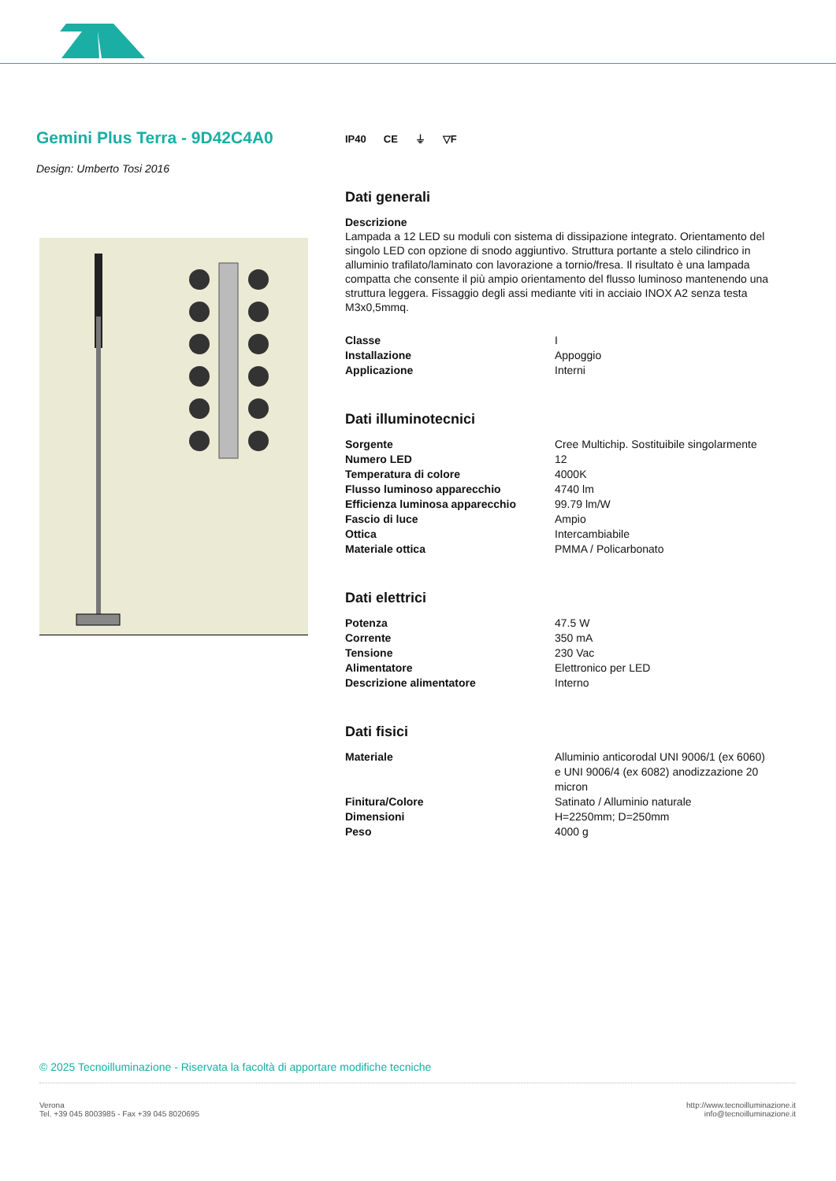Gemini Plus Terra - 9D42C4A0
Design: Umberto Tosi 2016
IP40 CE ⏚ ▽F
Dati generali
Descrizione
Lampada a 12 LED su moduli con sistema di dissipazione integrato. Orientamento del singolo LED con opzione di snodo aggiuntivo. Struttura portante a stelo cilindrico in alluminio trafilato/laminato con lavorazione a tornio/fresa. Il risultato è una lampada compatta che consente il più ampio orientamento del flusso luminoso mantenendo una struttura leggera. Fissaggio degli assi mediante viti in acciaio INOX A2 senza testa M3x0,5mmq.
| Classe | I |
| Installazione | Appoggio |
| Applicazione | Interni |
Dati illuminotecnici
| Sorgente | Cree Multichip. Sostituibile singolarmente |
| Numero LED | 12 |
| Temperatura di colore | 4000K |
| Flusso luminoso apparecchio | 4740 lm |
| Efficienza luminosa apparecchio | 99.79 lm/W |
| Fascio di luce | Ampio |
| Ottica | Intercambiabile |
| Materiale ottica | PMMA / Policarbonato |
Dati elettrici
| Potenza | 47.5 W |
| Corrente | 350 mA |
| Tensione | 230 Vac |
| Alimentatore | Elettronico per LED |
| Descrizione alimentatore | Interno |
Dati fisici
| Materiale | Alluminio anticorodal UNI 9006/1 (ex 6060) e UNI 9006/4 (ex 6082) anodizzazione 20 micron |
| Finitura/Colore | Satinato / Alluminio naturale |
| Dimensioni | H=2250mm; D=250mm |
| Peso | 4000 g |
© 2025 Tecnoilluminazione - Riservata la facoltà di apportare modifiche tecniche
Verona
Tel. +39 045 8003985 - Fax +39 045 8020695
http://www.tecnoilluminazione.it
info@tecnoilluminazione.it